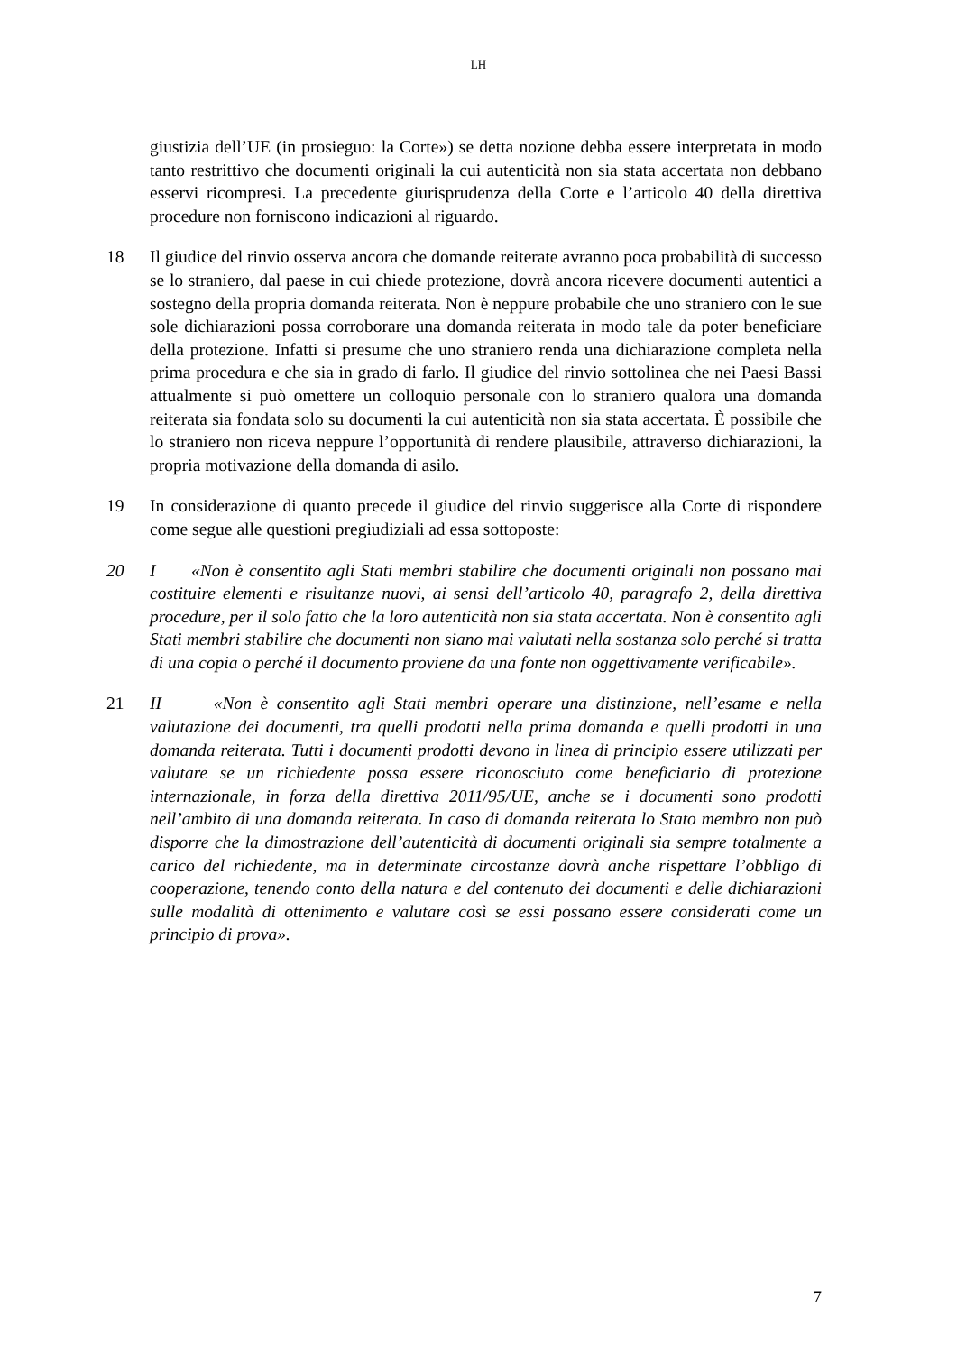LH
giustizia dell’UE (in prosieguo: la Corte») se detta nozione debba essere interpretata in modo tanto restrittivo che documenti originali la cui autenticità non sia stata accertata non debbano esservi ricompresi. La precedente giurisprudenza della Corte e l’articolo 40 della direttiva procedure non forniscono indicazioni al riguardo.
18 Il giudice del rinvio osserva ancora che domande reiterate avranno poca probabilità di successo se lo straniero, dal paese in cui chiede protezione, dovrà ancora ricevere documenti autentici a sostegno della propria domanda reiterata. Non è neppure probabile che uno straniero con le sue sole dichiarazioni possa corroborare una domanda reiterata in modo tale da poter beneficiare della protezione. Infatti si presume che uno straniero renda una dichiarazione completa nella prima procedura e che sia in grado di farlo. Il giudice del rinvio sottolinea che nei Paesi Bassi attualmente si può omettere un colloquio personale con lo straniero qualora una domanda reiterata sia fondata solo su documenti la cui autenticità non sia stata accertata. È possibile che lo straniero non riceva neppure l’opportunità di rendere plausibile, attraverso dichiarazioni, la propria motivazione della domanda di asilo.
19 In considerazione di quanto precede il giudice del rinvio suggerisce alla Corte di rispondere come segue alle questioni pregiudiziali ad essa sottoposte:
20 I «Non è consentito agli Stati membri stabilire che documenti originali non possano mai costituire elementi e risultanze nuovi, ai sensi dell’articolo 40, paragrafo 2, della direttiva procedure, per il solo fatto che la loro autenticità non sia stata accertata. Non è consentito agli Stati membri stabilire che documenti non siano mai valutati nella sostanza solo perché si tratta di una copia o perché il documento proviene da una fonte non oggettivamente verificabile».
21 II «Non è consentito agli Stati membri operare una distinzione, nell’esame e nella valutazione dei documenti, tra quelli prodotti nella prima domanda e quelli prodotti in una domanda reiterata. Tutti i documenti prodotti devono in linea di principio essere utilizzati per valutare se un richiedente possa essere riconosciuto come beneficiario di protezione internazionale, in forza della direttiva 2011/95/UE, anche se i documenti sono prodotti nell’ambito di una domanda reiterata. In caso di domanda reiterata lo Stato membro non può disporre che la dimostrazione dell’autenticità di documenti originali sia sempre totalmente a carico del richiedente, ma in determinate circostanze dovrà anche rispettare l’obbligo di cooperazione, tenendo conto della natura e del contenuto dei documenti e delle dichiarazioni sulle modalità di ottenimento e valutare così se essi possano essere considerati come un principio di prova».
7